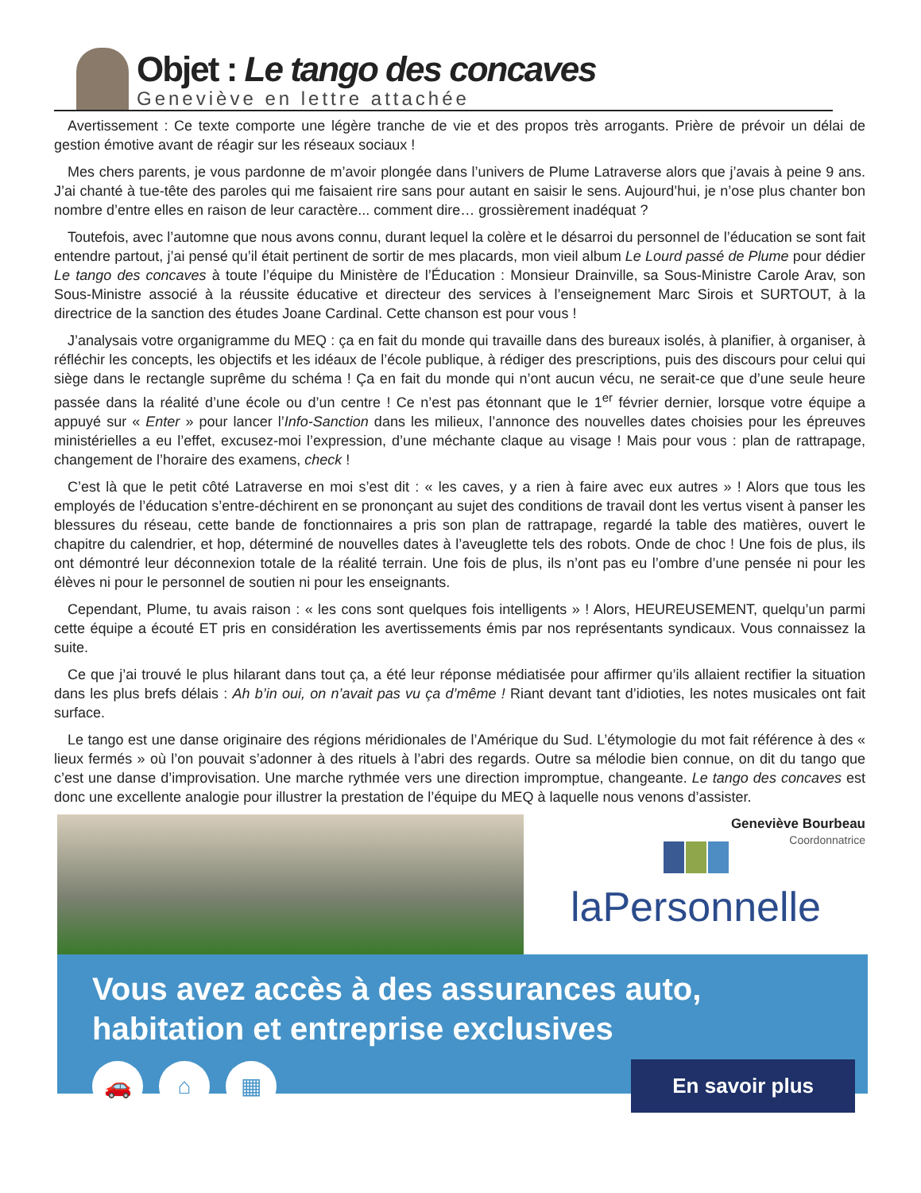Objet : Le tango des concaves
Geneviève en lettre attachée
Avertissement : Ce texte comporte une légère tranche de vie et des propos très arrogants. Prière de prévoir un délai de gestion émotive avant de réagir sur les réseaux sociaux !
Mes chers parents, je vous pardonne de m’avoir plongée dans l’univers de Plume Latraverse alors que j’avais à peine 9 ans. J’ai chanté à tue-tête des paroles qui me faisaient rire sans pour autant en saisir le sens. Aujourd’hui, je n’ose plus chanter bon nombre d’entre elles en raison de leur caractère... comment dire… grossièrement inadéquat ?
Toutefois, avec l’automne que nous avons connu, durant lequel la colère et le désarroi du personnel de l’éducation se sont fait entendre partout, j’ai pensé qu’il était pertinent de sortir de mes placards, mon vieil album Le Lourd passé de Plume pour dédier Le tango des concaves à toute l’équipe du Ministère de l’Éducation : Monsieur Drainville, sa Sous-Ministre Carole Arav, son Sous-Ministre associé à la réussite éducative et directeur des services à l’enseignement Marc Sirois et SURTOUT, à la directrice de la sanction des études Joane Cardinal. Cette chanson est pour vous !
J’analysais votre organigramme du MEQ : ça en fait du monde qui travaille dans des bureaux isolés, à planifier, à organiser, à réfléchir les concepts, les objectifs et les idéaux de l’école publique, à rédiger des prescriptions, puis des discours pour celui qui siège dans le rectangle suprême du schéma ! Ça en fait du monde qui n’ont aucun vécu, ne serait-ce que d’une seule heure passée dans la réalité d’une école ou d’un centre ! Ce n’est pas étonnant que le 1<sup>er</sup> février dernier, lorsque votre équipe a appuyé sur « Enter » pour lancer l’Info-Sanction dans les milieux, l’annonce des nouvelles dates choisies pour les épreuves ministérielles a eu l’effet, excusez-moi l’expression, d’une méchante claque au visage ! Mais pour vous : plan de rattrapage, changement de l’horaire des examens, check !
C’est là que le petit côté Latraverse en moi s’est dit : « les caves, y a rien à faire avec eux autres » ! Alors que tous les employés de l’éducation s’entre-déchirent en se prononçant au sujet des conditions de travail dont les vertus visent à panser les blessures du réseau, cette bande de fonctionnaires a pris son plan de rattrapage, regardé la table des matières, ouvert le chapitre du calendrier, et hop, déterminé de nouvelles dates à l’aveuglette tels des robots. Onde de choc ! Une fois de plus, ils ont démontré leur déconnexion totale de la réalité terrain. Une fois de plus, ils n’ont pas eu l’ombre d’une pensée ni pour les élèves ni pour le personnel de soutien ni pour les enseignants.
Cependant, Plume, tu avais raison : « les cons sont quelques fois intelligents » ! Alors, HEUREUSEMENT, quelqu’un parmi cette équipe a écouté ET pris en considération les avertissements émis par nos représentants syndicaux. Vous connaissez la suite.
Ce que j’ai trouvé le plus hilarant dans tout ça, a été leur réponse médiatisée pour affirmer qu’ils allaient rectifier la situation dans les plus brefs délais : Ah b’in oui, on n’avait pas vu ça d’même ! Riant devant tant d’idioties, les notes musicales ont fait surface.
Le tango est une danse originaire des régions méridionales de l’Amérique du Sud. L’étymologie du mot fait référence à des « lieux fermés » où l’on pouvait s’adonner à des rituels à l’abri des regards. Outre sa mélodie bien connue, on dit du tango que c’est une danse d’improvisation. Une marche rythmée vers une direction impromptue, changeante. Le tango des concaves est donc une excellente analogie pour illustrer la prestation de l’équipe du MEQ à laquelle nous venons d’assister.
Geneviève Bourbeau
Coordonnatrice
laPersonnelle
Vous avez accès à des assurances auto,
habitation et entreprise exclusives
🚗 ⌂ ▦
En savoir plus